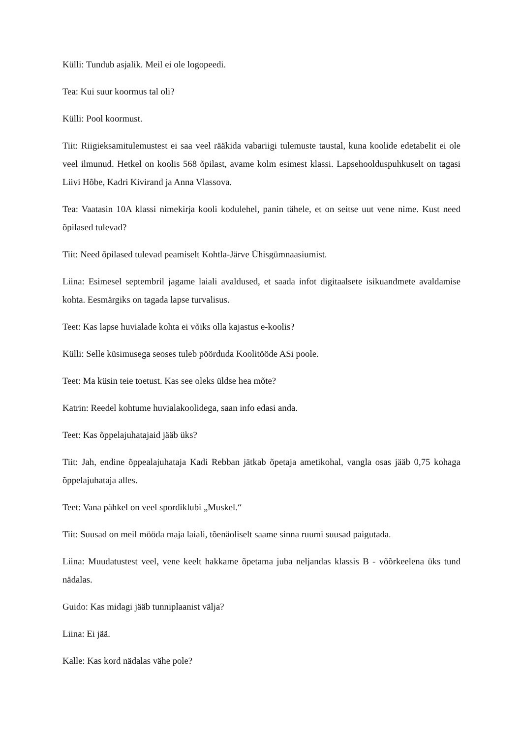Külli: Tundub asjalik. Meil ei ole logopeedi.
Tea: Kui suur koormus tal oli?
Külli: Pool koormust.
Tiit: Riigieksamitulemustest ei saa veel rääkida vabariigi tulemuste taustal, kuna koolide edetabelit ei ole veel ilmunud. Hetkel on koolis 568 õpilast, avame kolm esimest klassi. Lapsehoolduspuhkuselt on tagasi Liivi Hõbe, Kadri Kivirand ja Anna Vlassova.
Tea: Vaatasin 10A klassi nimekirja kooli kodulehel, panin tähele, et on seitse uut vene nime. Kust need õpilased tulevad?
Tiit: Need õpilased tulevad peamiselt Kohtla-Järve Ühisgümnaasiumist.
Liina: Esimesel septembril jagame laiali avaldused, et saada infot digitaalsete isikuandmete avaldamise kohta. Eesmärgiks on tagada lapse turvalisus.
Teet: Kas lapse huvialade kohta ei võiks olla kajastus e-koolis?
Külli: Selle küsimusega seoses tuleb pöörduda Koolitööde ASi poole.
Teet: Ma küsin teie toetust. Kas see oleks üldse hea mõte?
Katrin: Reedel kohtume huvialakoolidega, saan info edasi anda.
Teet: Kas õppelajuhatajaid jääb üks?
Tiit: Jah, endine õppealajuhataja Kadi Rebban jätkab õpetaja ametikohal, vangla osas jääb 0,75 kohaga õppelajuhataja alles.
Teet: Vana pähkel on veel spordiklubi „Muskel.“
Tiit: Suusad on meil mööda maja laiali, tõenäoliselt saame sinna ruumi suusad paigutada.
Liina: Muudatustest veel, vene keelt hakkame õpetama juba neljandas klassis B - võõrkeelena üks tund nädalas.
Guido: Kas midagi jääb tunniplaanist välja?
Liina: Ei jää.
Kalle: Kas kord nädalas vähe pole?